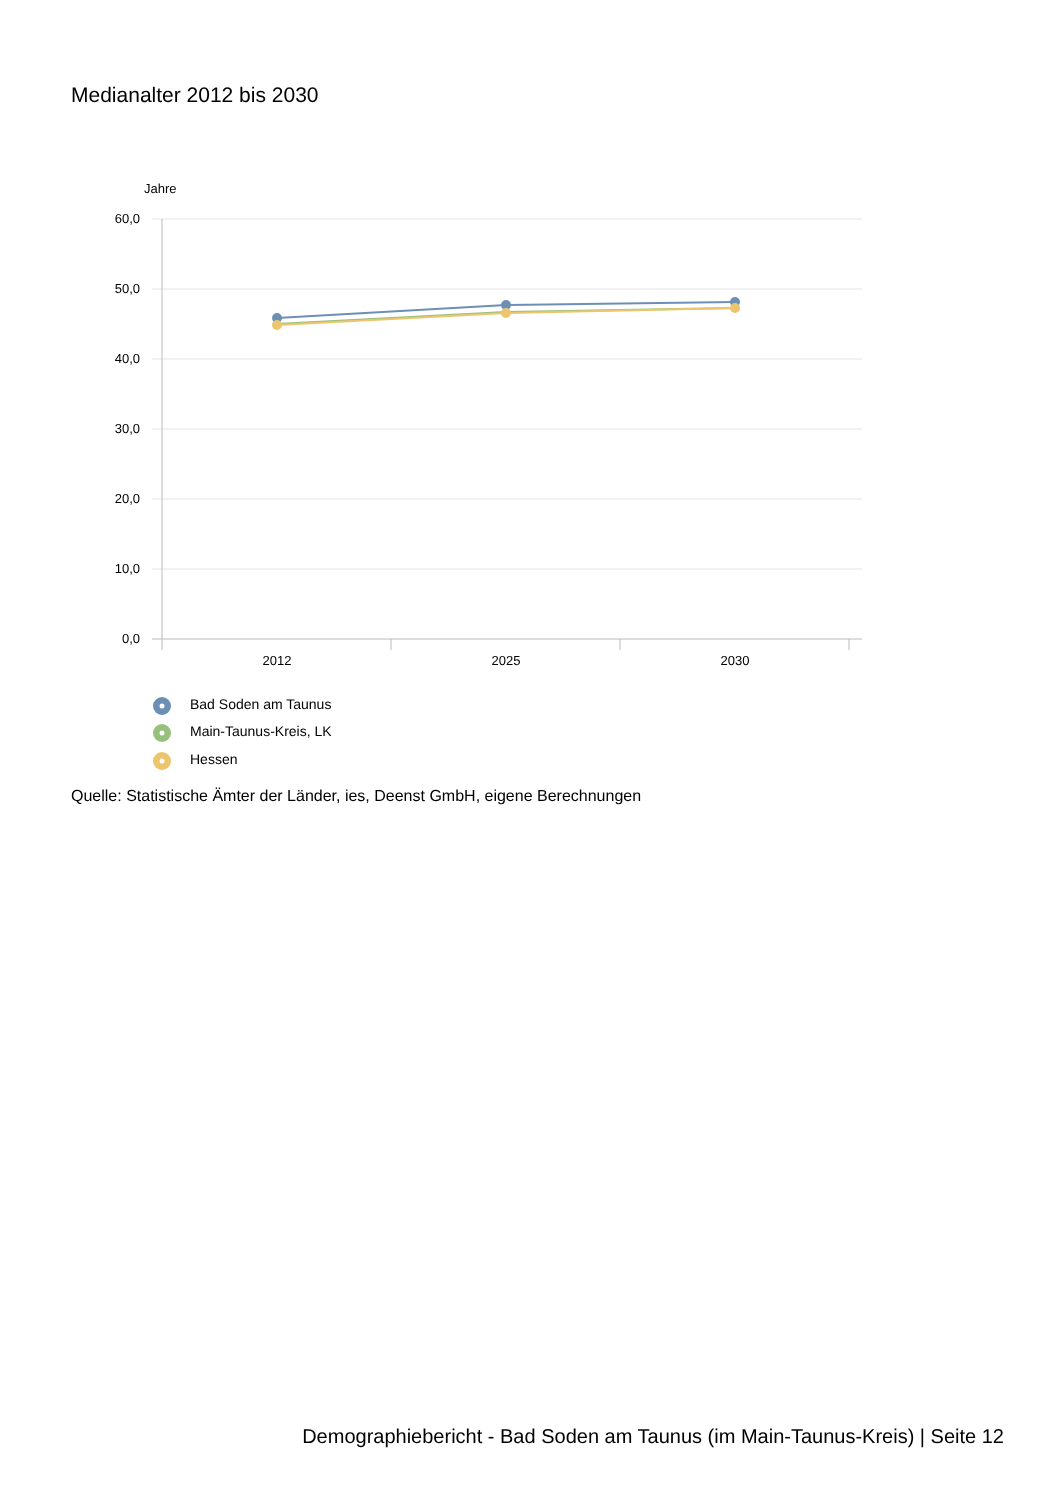Medianalter 2012 bis 2030
Jahre
60,0
50,0
40,0
30,0
20,0
10,0
0,0
2012
2025
2030
Bad Soden am Taunus
Main-Taunus-Kreis, LK
Hessen
Quelle: Statistische Ämter der Länder, ies, Deenst GmbH, eigene Berechnungen
Demographiebericht - Bad Soden am Taunus (im Main-Taunus-Kreis) | Seite 12